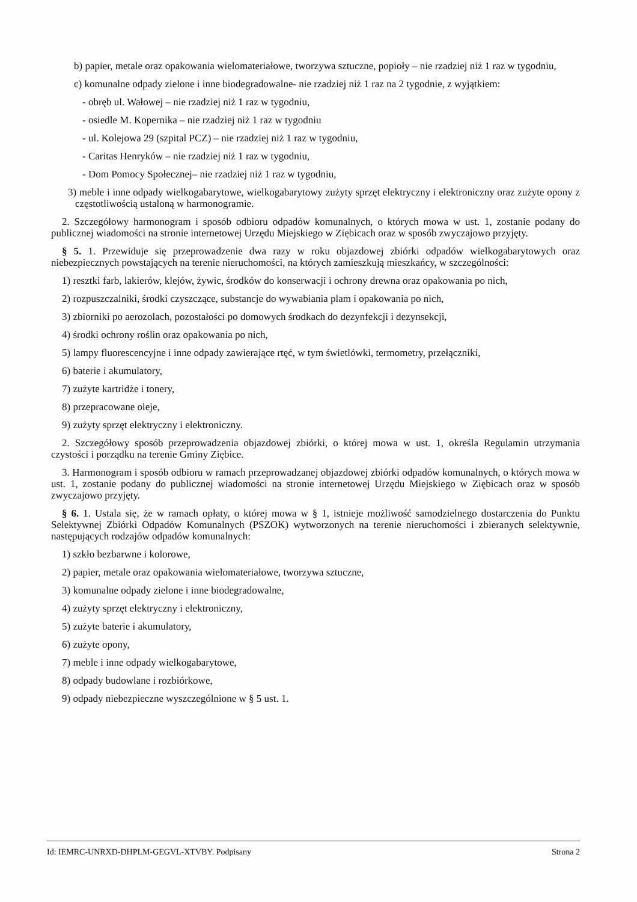b) papier, metale oraz opakowania wielomateriałowe, tworzywa sztuczne, popioły – nie rzadziej niż 1 raz w tygodniu,
c) komunalne odpady zielone i inne biodegradowalne- nie rzadziej niż 1 raz na 2 tygodnie, z wyjątkiem:
- obręb ul. Wałowej – nie rzadziej niż 1 raz w tygodniu,
- osiedle M. Kopernika – nie rzadziej niż 1 raz w tygodniu
- ul. Kolejowa 29 (szpital PCZ) – nie rzadziej niż 1 raz w tygodniu,
- Caritas Henryków – nie rzadziej niż 1 raz w tygodniu,
- Dom Pomocy Społecznej– nie rzadziej niż 1 raz w tygodniu,
3) meble i inne odpady wielkogabarytowe, wielkogabarytowy zużyty sprzęt elektryczny i elektroniczny oraz zużyte opony z częstotliwością ustaloną w harmonogramie.
2. Szczegółowy harmonogram i sposób odbioru odpadów komunalnych, o których mowa w ust. 1, zostanie podany do publicznej wiadomości na stronie internetowej Urzędu Miejskiego w Ziębicach oraz w sposób zwyczajowo przyjęty.
§ 5. 1. Przewiduje się przeprowadzenie dwa razy w roku objazdowej zbiórki odpadów wielkogabarytowych oraz niebezpiecznych powstających na terenie nieruchomości, na których zamieszkują mieszkańcy, w szczególności:
1) resztki farb, lakierów, klejów, żywic, środków do konserwacji i ochrony drewna oraz opakowania po nich,
2) rozpuszczalniki, środki czyszczące, substancje do wywabiania plam i opakowania po nich,
3) zbiorniki po aerozolach, pozostałości po domowych środkach do dezynfekcji i dezynsekcji,
4) środki ochrony roślin oraz opakowania po nich,
5) lampy fluorescencyjne i inne odpady zawierające rtęć, w tym świetlówki, termometry, przełączniki,
6) baterie i akumulatory,
7) zużyte kartridże i tonery,
8) przepracowane oleje,
9) zużyty sprzęt elektryczny i elektroniczny.
2. Szczegółowy sposób przeprowadzenia objazdowej zbiórki, o której mowa w ust. 1, określa Regulamin utrzymania czystości i porządku na terenie Gminy Ziębice.
3. Harmonogram i sposób odbioru w ramach przeprowadzanej objazdowej zbiórki odpadów komunalnych, o których mowa w ust. 1, zostanie podany do publicznej wiadomości na stronie internetowej Urzędu Miejskiego w Ziębicach oraz w sposób zwyczajowo przyjęty.
§ 6. 1. Ustala się, że w ramach opłaty, o której mowa w § 1, istnieje możliwość samodzielnego dostarczenia do Punktu Selektywnej Zbiórki Odpadów Komunalnych (PSZOK) wytworzonych na terenie nieruchomości i zbieranych selektywnie, następujących rodzajów odpadów komunalnych:
1) szkło bezbarwne i kolorowe,
2) papier, metale oraz opakowania wielomateriałowe, tworzywa sztuczne,
3) komunalne odpady zielone i inne biodegradowalne,
4) zużyty sprzęt elektryczny i elektroniczny,
5) zużyte baterie i akumulatory,
6) zużyte opony,
7) meble i inne odpady wielkogabarytowe,
8) odpady budowlane i rozbiórkowe,
9) odpady niebezpieczne wyszczególnione w § 5 ust. 1.
Id: IEMRC-UNRXD-DHPLM-GEGVL-XTVBY. Podpisany Strona 2